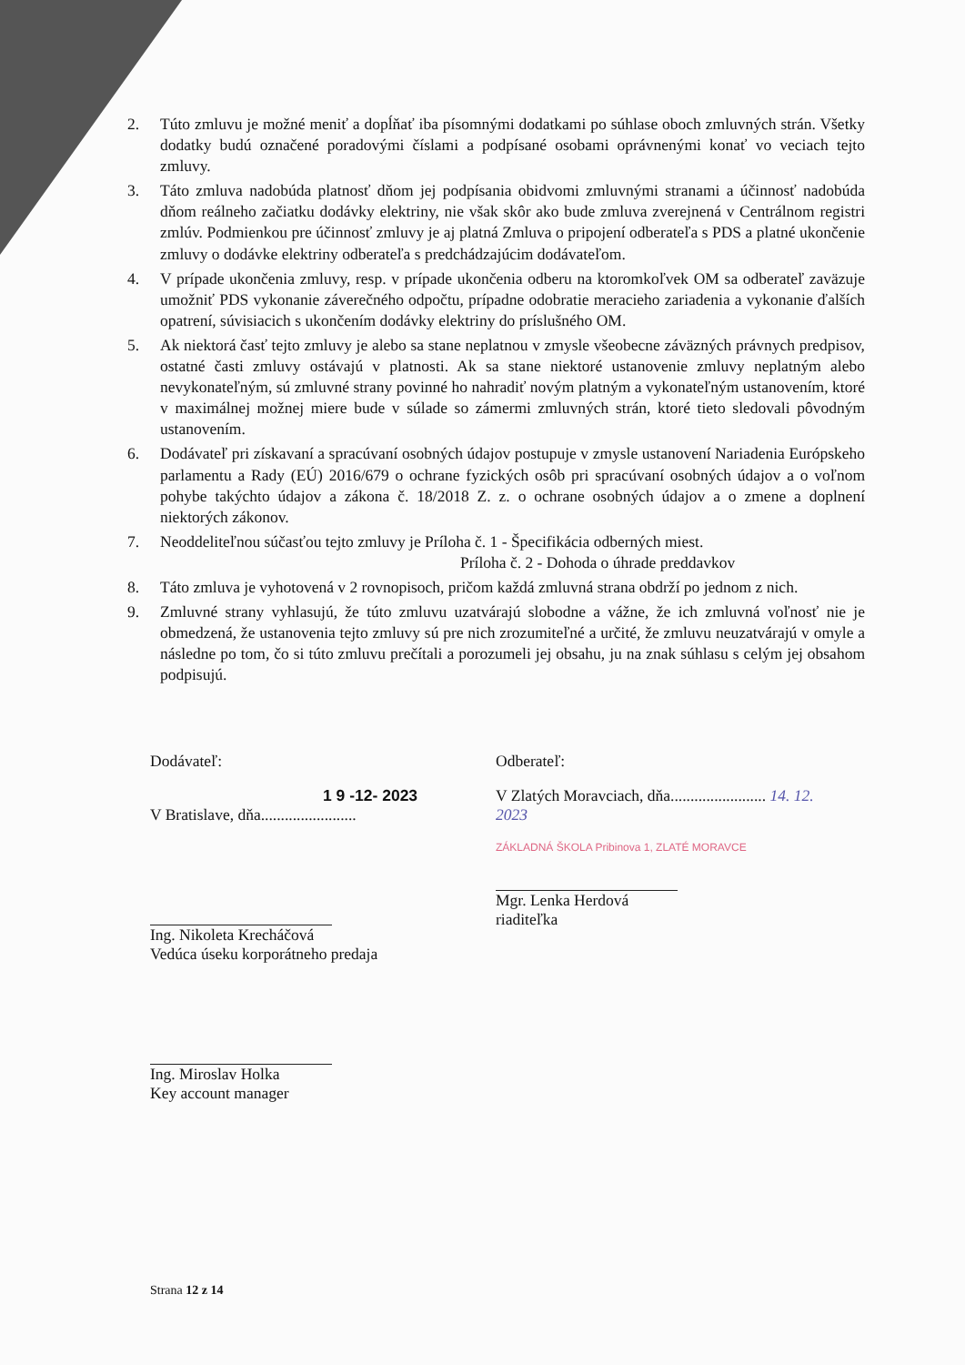2. Túto zmluvu je možné meniť a dopĺňať iba písomnými dodatkami po súhlase oboch zmluvných strán. Všetky dodatky budú označené poradovými číslami a podpísané osobami oprávnenými konať vo veciach tejto zmluvy.
3. Táto zmluva nadobúda platnosť dňom jej podpísania obidvomi zmluvnými stranami a účinnosť nadobúda dňom reálneho začiatku dodávky elektriny, nie však skôr ako bude zmluva zverejnená v Centrálnom registri zmlúv. Podmienkou pre účinnosť zmluvy je aj platná Zmluva o pripojení odberateľa s PDS a platné ukončenie zmluvy o dodávke elektriny odberateľa s predchádzajúcim dodávateľom.
4. V prípade ukončenia zmluvy, resp. v prípade ukončenia odberu na ktoromkoľvek OM sa odberateľ zaväzuje umožniť PDS vykonanie záverečného odpočtu, prípadne odobratie meracieho zariadenia a vykonanie ďalších opatrení, súvisiacich s ukončením dodávky elektriny do príslušného OM.
5. Ak niektorá časť tejto zmluvy je alebo sa stane neplatnou v zmysle všeobecne záväzných právnych predpisov, ostatné časti zmluvy ostávajú v platnosti. Ak sa stane niektoré ustanovenie zmluvy neplatným alebo nevykonateľným, sú zmluvné strany povinné ho nahradiť novým platným a vykonateľným ustanovením, ktoré v maximálnej možnej miere bude v súlade so zámermi zmluvných strán, ktoré tieto sledovali pôvodným ustanovením.
6. Dodávateľ pri získavaní a spracúvaní osobných údajov postupuje v zmysle ustanovení Nariadenia Európskeho parlamentu a Rady (EÚ) 2016/679 o ochrane fyzických osôb pri spracúvaní osobných údajov a o voľnom pohybe takýchto údajov a zákona č. 18/2018 Z. z. o ochrane osobných údajov a o zmene a doplnení niektorých zákonov.
7. Neoddeliteľnou súčasťou tejto zmluvy je Príloha č. 1 - Špecifikácia odberných miest.
Príloha č. 2 - Dohoda o úhrade preddavkov
8. Táto zmluva je vyhotovená v 2 rovnopisoch, pričom každá zmluvná strana obdrží po jednom z nich.
9. Zmluvné strany vyhlasujú, že túto zmluvu uzatvárajú slobodne a vážne, že ich zmluvná voľnosť nie je obmedzená, že ustanovenia tejto zmluvy sú pre nich zrozumiteľné a určité, že zmluvu neuzatvárajú v omyle a následne po tom, čo si túto zmluvu prečítali a porozumeli jej obsahu, ju na znak súhlasu s celým jej obsahom podpisujú.
Dodávateľ:
1 9 -12- 2023
V Bratislave, dňa........................
Ing. Nikoleta Krecháčová
Vedúca úseku korporátneho predaja
Ing. Miroslav Holka
Key account manager
Odberateľ:
V Zlatých Moravciach, dňa........................ 14. 12. 2023
ZÁKLADNÁ ŠKOLA Pribinova 1, ZLATÉ MORAVCE
Mgr. Lenka Herdová
riaditeľka
Strana 12 z 14